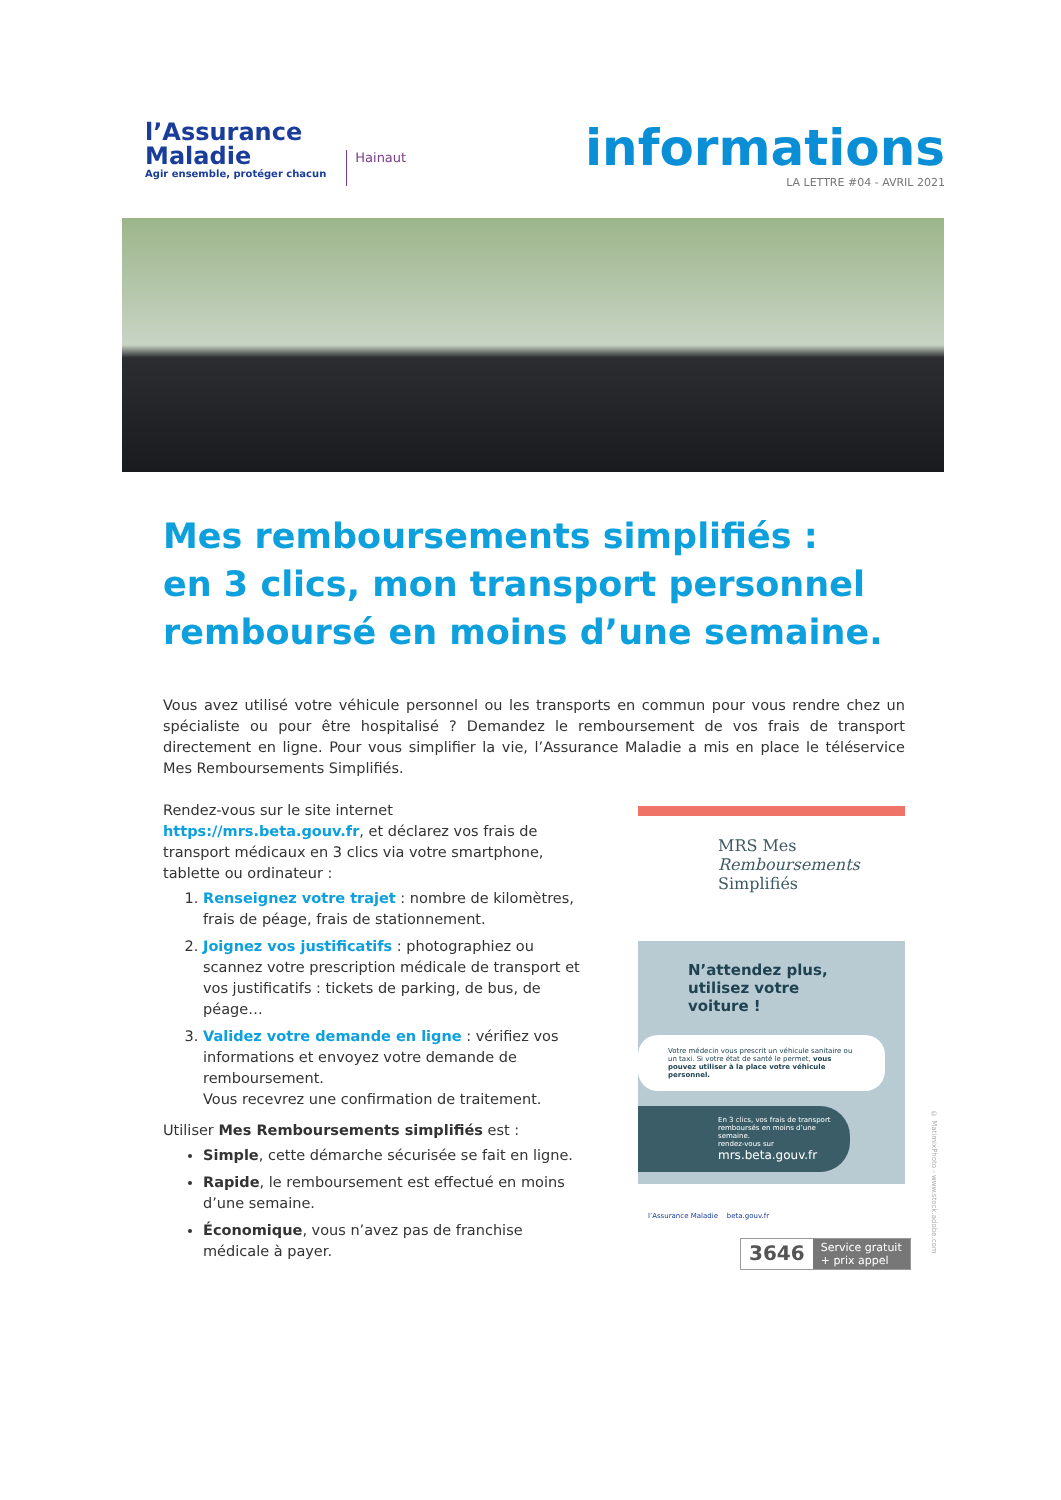l’Assurance
Maladie
Agir ensemble, protéger chacun
Hainaut
informations
LA LETTRE #04 - AVRIL 2021
Mes remboursements simplifiés :
en 3 clics, mon transport personnel
remboursé en moins d’une semaine.
Vous avez utilisé votre véhicule personnel ou les transports en commun pour vous rendre chez un spécialiste ou pour être hospitalisé ? Demandez le remboursement de vos frais de transport directement en ligne. Pour vous simplifier la vie, l’Assurance Maladie a mis en place le téléservice Mes Remboursements Simplifiés.
Rendez-vous sur le site internet https://mrs.beta.gouv.fr, et déclarez vos frais de transport médicaux en 3 clics via votre smartphone, tablette ou ordinateur :
1. Renseignez votre trajet : nombre de kilomètres, frais de péage, frais de stationnement.
2. Joignez vos justificatifs : photographiez ou scannez votre prescription médicale de transport et vos justificatifs : tickets de parking, de bus, de péage…
3. Validez votre demande en ligne : vérifiez vos informations et envoyez votre demande de remboursement.
Vous recevrez une confirmation de traitement.
Utiliser Mes Remboursements simplifiés est :
Simple, cette démarche sécurisée se fait en ligne.
Rapide, le remboursement est effectué en moins d’une semaine.
Économique, vous n’avez pas de franchise médicale à payer.
MRS Mes
Remboursements
Simplifiés
N’attendez plus,
utilisez votre voiture !
Votre médecin vous prescrit un véhicule sanitaire ou un taxi. Si votre état de santé le permet, vous pouvez utiliser à la place votre véhicule personnel.
En 3 clics, vos frais de transport remboursés en moins d’une semaine.
rendez-vous sur
mrs.beta.gouv.fr
l’Assurance Maladie beta.gouv.fr
© MatimixPhoto - www.stock.adobe.com
3646
Service gratuit
+ prix appel